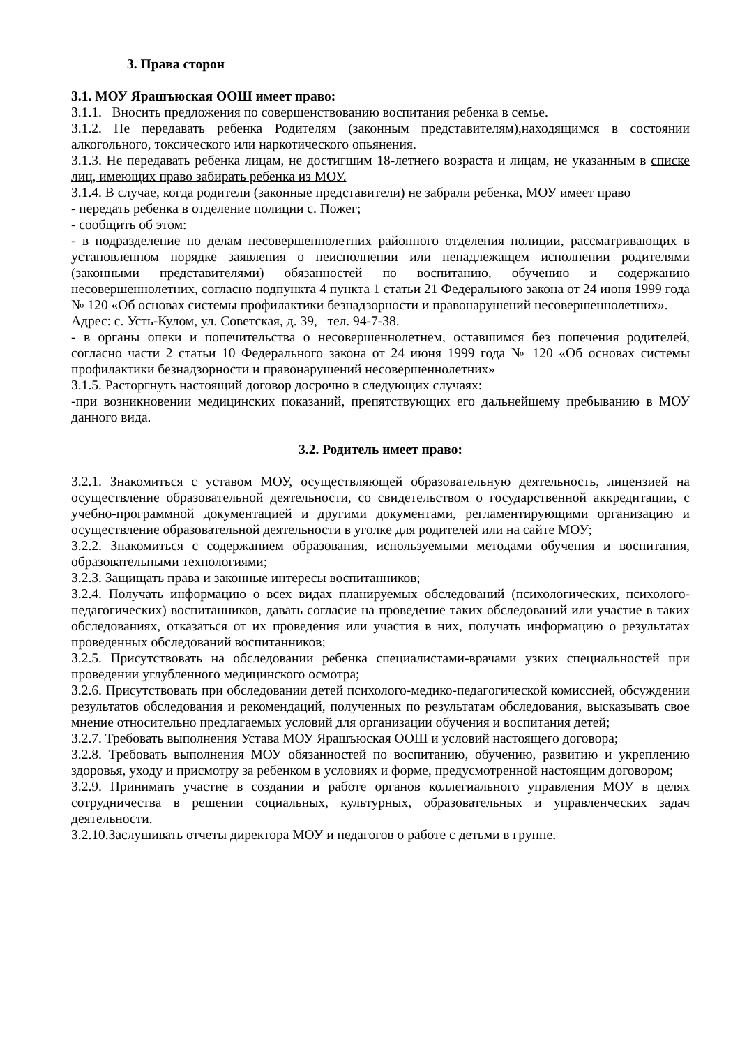3. Права сторон
3.1. МОУ Ярашъюская ООШ имеет право:
3.1.1. Вносить предложения по совершенствованию воспитания ребенка в семье.
3.1.2. Не передавать ребенка Родителям (законным представителям),находящимся в состоянии алкогольного, токсического или наркотического опьянения.
3.1.3. Не передавать ребенка лицам, не достигшим 18-летнего возраста и лицам, не указанным в списке лиц, имеющих право забирать ребенка из МОУ.
3.1.4. В случае, когда родители (законные представители) не забрали ребенка, МОУ имеет право
- передать ребенка в отделение полиции с. Пожег;
- сообщить об этом:
- в подразделение по делам несовершеннолетних районного отделения полиции, рассматривающих в установленном порядке заявления о неисполнении или ненадлежащем исполнении родителями (законными представителями) обязанностей по воспитанию, обучению и содержанию несовершеннолетних, согласно подпункта 4 пункта 1 статьи 21 Федерального закона от 24 июня 1999 года № 120 «Об основах системы профилактики безнадзорности и правонарушений несовершеннолетних».
Адрес: с. Усть-Кулом, ул. Советская, д. 39, тел. 94-7-38.
- в органы опеки и попечительства о несовершеннолетнем, оставшимся без попечения родителей, согласно части 2 статьи 10 Федерального закона от 24 июня 1999 года № 120 «Об основах системы профилактики безнадзорности и правонарушений несовершеннолетних»
3.1.5. Расторгнуть настоящий договор досрочно в следующих случаях:
-при возникновении медицинских показаний, препятствующих его дальнейшему пребыванию в МОУ данного вида.
3.2. Родитель имеет право:
3.2.1. Знакомиться с уставом МОУ, осуществляющей образовательную деятельность, лицензией на осуществление образовательной деятельности, со свидетельством о государственной аккредитации, с учебно-программной документацией и другими документами, регламентирующими организацию и осуществление образовательной деятельности в уголке для родителей или на сайте МОУ;
3.2.2. Знакомиться с содержанием образования, используемыми методами обучения и воспитания, образовательными технологиями;
3.2.3. Защищать права и законные интересы воспитанников;
3.2.4. Получать информацию о всех видах планируемых обследований (психологических, психолого-педагогических) воспитанников, давать согласие на проведение таких обследований или участие в таких обследованиях, отказаться от их проведения или участия в них, получать информацию о результатах проведенных обследований воспитанников;
3.2.5. Присутствовать на обследовании ребенка специалистами-врачами узких специальностей при проведении углубленного медицинского осмотра;
3.2.6. Присутствовать при обследовании детей психолого-медико-педагогической комиссией, обсуждении результатов обследования и рекомендаций, полученных по результатам обследования, высказывать свое мнение относительно предлагаемых условий для организации обучения и воспитания детей;
3.2.7. Требовать выполнения Устава МОУ Ярашъюская ООШ и условий настоящего договора;
3.2.8. Требовать выполнения МОУ обязанностей по воспитанию, обучению, развитию и укреплению здоровья, уходу и присмотру за ребенком в условиях и форме, предусмотренной настоящим договором;
3.2.9. Принимать участие в создании и работе органов коллегиального управления МОУ в целях сотрудничества в решении социальных, культурных, образовательных и управленческих задач деятельности.
3.2.10.Заслушивать отчеты директора МОУ и педагогов о работе с детьми в группе.